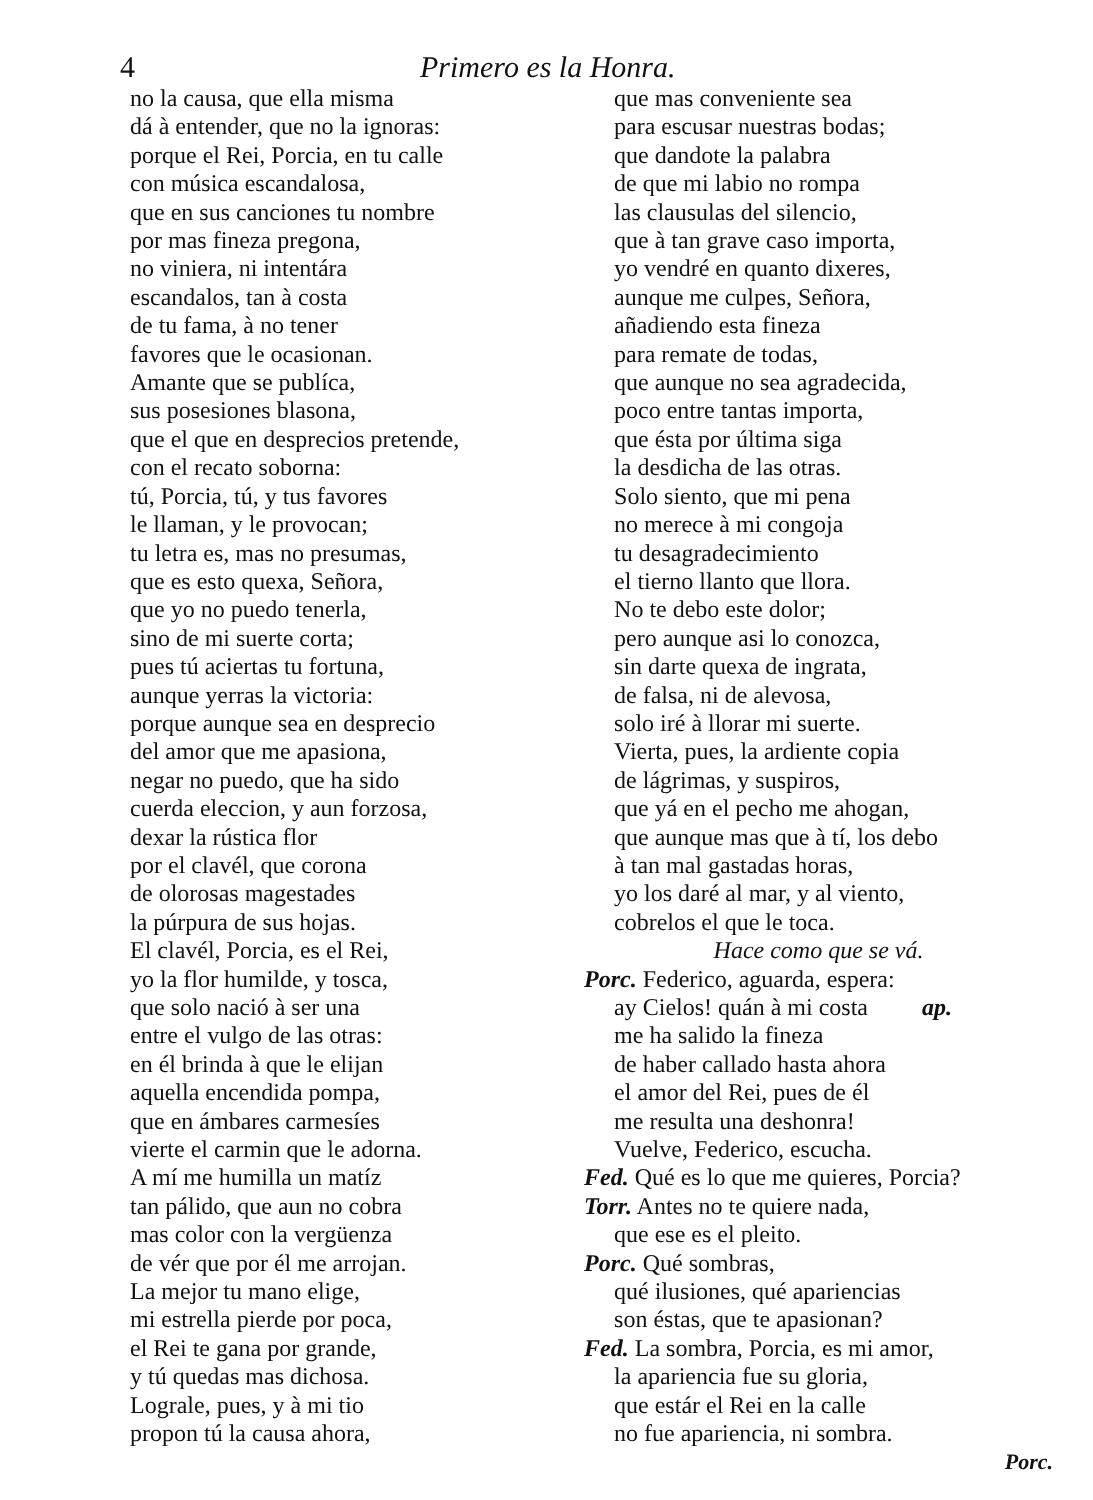4 Primero es la Honra.
no la causa, que ella misma
dá à entender, que no la ignoras:
porque el Rei, Porcia, en tu calle
con música escandalosa,
que en sus canciones tu nombre
por mas fineza pregona,
no viniera, ni intentára
escandalos, tan à costa
de tu fama, à no tener
favores que le ocasionan.
Amante que se publíca,
sus posesiones blasona,
que el que en desprecios pretende,
con el recato soborna:
tú, Porcia, tú, y tus favores
le llaman, y le provocan;
tu letra es, mas no presumas,
que es esto quexa, Señora,
que yo no puedo tenerla,
sino de mi suerte corta;
pues tú aciertas tu fortuna,
aunque yerras la victoria:
porque aunque sea en desprecio
del amor que me apasiona,
negar no puedo, que ha sido
cuerda eleccion, y aun forzosa,
dexar la rústica flor
por el clavél, que corona
de olorosas magestades
la púrpura de sus hojas.
El clavél, Porcia, es el Rei,
yo la flor humilde, y tosca,
que solo nació à ser una
entre el vulgo de las otras:
en él brinda à que le elijan
aquella encendida pompa,
que en ámbares carmesíes
vierte el carmin que le adorna.
A mí me humilla un matíz
tan pálido, que aun no cobra
mas color con la vergüenza
de vér que por él me arrojan.
La mejor tu mano elige,
mi estrella pierde por poca,
el Rei te gana por grande,
y tú quedas mas dichosa.
Lograle, pues, y à mi tio
propon tú la causa ahora,
que mas conveniente sea
para escusar nuestras bodas;
que dandote la palabra
de que mi labio no rompa
las clausulas del silencio,
que à tan grave caso importa,
yo vendré en quanto dixeres,
aunque me culpes, Señora,
añadiendo esta fineza
para remate de todas,
que aunque no sea agradecida,
poco entre tantas importa,
que ésta por última siga
la desdicha de las otras.
Solo siento, que mi pena
no merece à mi congoja
tu desagradecimiento
el tierno llanto que llora.
No te debo este dolor;
pero aunque asi lo conozca,
sin darte quexa de ingrata,
de falsa, ni de alevosa,
solo iré à llorar mi suerte.
Vierta, pues, la ardiente copia
de lágrimas, y suspiros,
que yá en el pecho me ahogan,
que aunque mas que à tí, los debo
à tan mal gastadas horas,
yo los daré al mar, y al viento,
cobrelos el que le toca.
Hace como que se vá.
Porc. Federico, aguarda, espera:
ay Cielos! quán à mi costa ap.
me ha salido la fineza
de haber callado hasta ahora
el amor del Rei, pues de él
me resulta una deshonra!
Vuelve, Federico, escucha.
Fed. Qué es lo que me quieres, Porcia?
Torr. Antes no te quiere nada,
que ese es el pleito.
Porc. Qué sombras,
qué ilusiones, qué apariencias
son éstas, que te apasionan?
Fed. La sombra, Porcia, es mi amor,
la apariencia fue su gloria,
que estár el Rei en la calle
no fue apariencia, ni sombra.
Porc.